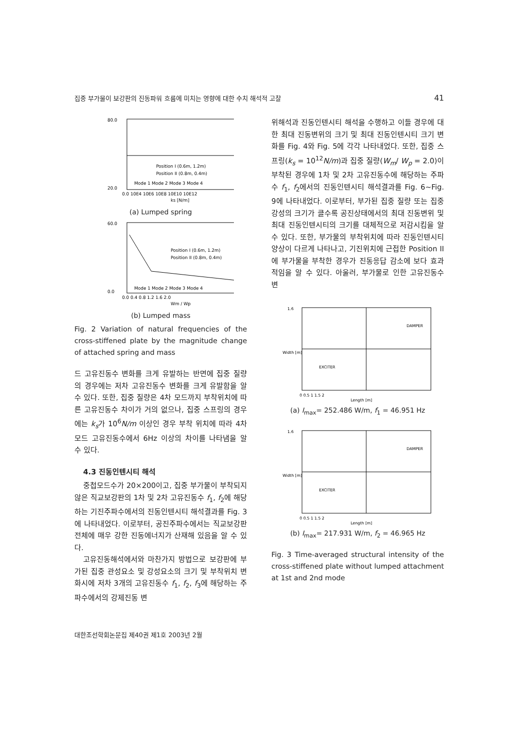집중 부가물이 보강판의 진동파워 흐름에 미치는 영향에 대한 수치 해석적 고찰 41
80.0
20.0
Position I (0.6m, 1.2m)
Position II (0.8m, 0.4m)
Mode 1 Mode 2 Mode 3 Mode 4
0.0 10E4 10E6 10E8 10E10 10E12
ks [N/m]
(a) Lumped spring
60.0
0.0
Position I (0.6m, 1.2m)
Position II (0.8m, 0.4m)
Mode 1 Mode 2 Mode 3 Mode 4
0.0 0.4 0.8 1.2 1.6 2.0
Wm / Wp
(b) Lumped mass
Fig. 2 Variation of natural frequencies of the cross-stiffened plate by the magnitude change of attached spring and mass
드 고유진동수 변화를 크게 유발하는 반면에 집중 질량의 경우에는 저차 고유진동수 변화를 크게 유발함을 알 수 있다. 또한, 집중 질량은 4차 모드까지 부착위치에 따른 고유진동수 차이가 거의 없으나, 집중 스프링의 경우에는 k<sub>s</sub>가 10<sup>6</sup>N/m 이상인 경우 부착 위치에 따라 4차 모드 고유진동수에서 6Hz 이상의 차이를 나타냄을 알 수 있다.
4.3 진동인텐시티 해석
중첩모드수가 20×200이고, 집중 부가물이 부착되지 않은 직교보강판의 1차 및 2차 고유진동수 f<sub>1</sub>, f<sub>2</sub>에 해당하는 기진주파수에서의 진동인텐시티 해석결과를 Fig. 3에 나타내었다. 이로부터, 공진주파수에서는 직교보강판 전체에 매우 강한 진동에너지가 산재해 있음을 알 수 있다.
고유진동해석에서와 마찬가지 방법으로 보강판에 부가된 집중 관성요소 및 강성요소의 크기 및 부착위치 변화시에 저차 3개의 고유진동수 f<sub>1</sub>, f<sub>2</sub>, f<sub>3</sub>에 해당하는 주파수에서의 강제진동 변
위해석과 진동인텐시티 해석을 수행하고 이들 경우에 대한 최대 진동변위의 크기 및 최대 진동인텐시티 크기 변화를 Fig. 4와 Fig. 5에 각각 나타내었다. 또한, 집중 스프링(k<sub>s</sub> = 10<sup>12</sup>N/m)과 집중 질량(W<sub>m</sub>/ W<sub>p</sub> = 2.0)이 부착된 경우에 1차 및 2차 고유진동수에 해당하는 주파수 f<sub>1</sub>, f<sub>2</sub>에서의 진동인텐시티 해석결과를 Fig. 6~Fig. 9에 나타내었다. 이로부터, 부가된 집중 질량 또는 집중 강성의 크기가 클수록 공진상태에서의 최대 진동변위 및 최대 진동인텐시티의 크기를 대체적으로 저감시킴을 알 수 있다. 또한, 부가물의 부착위치에 따라 진동인텐시티 양상이 다르게 나타나고, 기진위치에 근접한 Position II에 부가물을 부착한 경우가 진동응답 감소에 보다 효과적임을 알 수 있다. 아울러, 부가물로 인한 고유진동수 변
DAMPER
EXCITER
1.6
0 0.5 1 1.5 2
Length [m]
Width [m]
(a) I<sub>max</sub>= 252.486 W/m, f<sub>1</sub> = 46.951 Hz
DAMPER
EXCITER
1.6
0 0.5 1 1.5 2
Length [m]
Width [m]
(b) I<sub>max</sub>= 217.931 W/m, f<sub>2</sub> = 46.965 Hz
Fig. 3 Time-averaged structural intensity of the cross-stiffened plate without lumped attachment at 1st and 2nd mode
대한조선학회논문집 제40권 제1호 2003년 2월